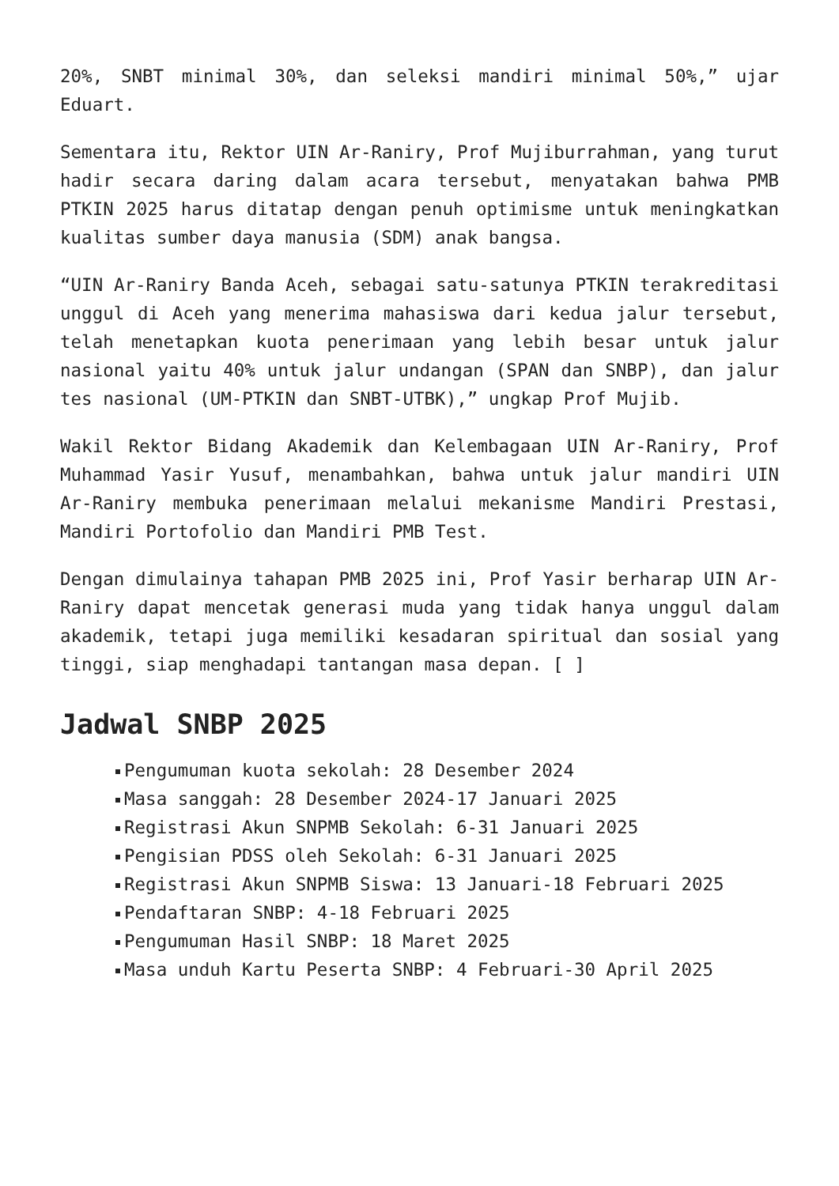20%, SNBT minimal 30%, dan seleksi mandiri minimal 50%,” ujar Eduart.
Sementara itu, Rektor UIN Ar-Raniry, Prof Mujiburrahman, yang turut hadir secara daring dalam acara tersebut, menyatakan bahwa PMB PTKIN 2025 harus ditatap dengan penuh optimisme untuk meningkatkan kualitas sumber daya manusia (SDM) anak bangsa.
“UIN Ar-Raniry Banda Aceh, sebagai satu-satunya PTKIN terakreditasi unggul di Aceh yang menerima mahasiswa dari kedua jalur tersebut, telah menetapkan kuota penerimaan yang lebih besar untuk jalur nasional yaitu 40% untuk jalur undangan (SPAN dan SNBP), dan jalur tes nasional (UM-PTKIN dan SNBT-UTBK),” ungkap Prof Mujib.
Wakil Rektor Bidang Akademik dan Kelembagaan UIN Ar-Raniry, Prof Muhammad Yasir Yusuf, menambahkan, bahwa untuk jalur mandiri UIN Ar-Raniry membuka penerimaan melalui mekanisme Mandiri Prestasi, Mandiri Portofolio dan Mandiri PMB Test.
Dengan dimulainya tahapan PMB 2025 ini, Prof Yasir berharap UIN Ar-Raniry dapat mencetak generasi muda yang tidak hanya unggul dalam akademik, tetapi juga memiliki kesadaran spiritual dan sosial yang tinggi, siap menghadapi tantangan masa depan. [ ]
Jadwal SNBP 2025
Pengumuman kuota sekolah: 28 Desember 2024
Masa sanggah: 28 Desember 2024-17 Januari 2025
Registrasi Akun SNPMB Sekolah: 6-31 Januari 2025
Pengisian PDSS oleh Sekolah: 6-31 Januari 2025
Registrasi Akun SNPMB Siswa: 13 Januari-18 Februari 2025
Pendaftaran SNBP: 4-18 Februari 2025
Pengumuman Hasil SNBP: 18 Maret 2025
Masa unduh Kartu Peserta SNBP: 4 Februari-30 April 2025